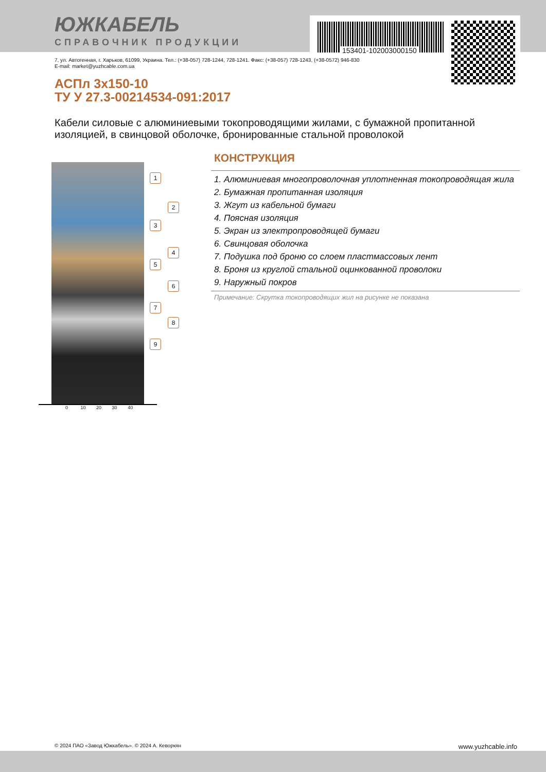ЮЖКАБЕЛЬ
СПРАВОЧНИК ПРОДУКЦИИ
153401-102003000150
7, ул. Автогенная, г. Харьков, 61099, Украина. Тел.: (+38-057) 728-1244, 728-1241. Факс: (+38-057) 728-1243, (+38-0572) 946-830
E-mail: market@yuzhcable.com.ua
АСПл 3х150-10
ТУ У 27.3-00214534-091:2017
Кабели силовые с алюминиевыми токопроводящими жилами, с бумажной пропитанной изоляцией, в свинцовой оболочке, бронированные стальной проволокой
1
2
3
4
5
6
7
8
9
0 10 20 30 40
КОНСТРУКЦИЯ
1. Алюминиевая многопроволочная уплотненная токопроводящая жила
2. Бумажная пропитанная изоляция
3. Жгут из кабельной бумаги
4. Поясная изоляция
5. Экран из электропроводящей бумаги
6. Свинцовая оболочка
7. Подушка под броню со слоем пластмассовых лент
8. Броня из круглой стальной оцинкованной проволоки
9. Наружный покров
Примечание: Скрутка токопроводящих жил на рисунке не показана
© 2024 ПАО «Завод Южкабель». © 2024 А. Кеворкян www.yuzhcable.info